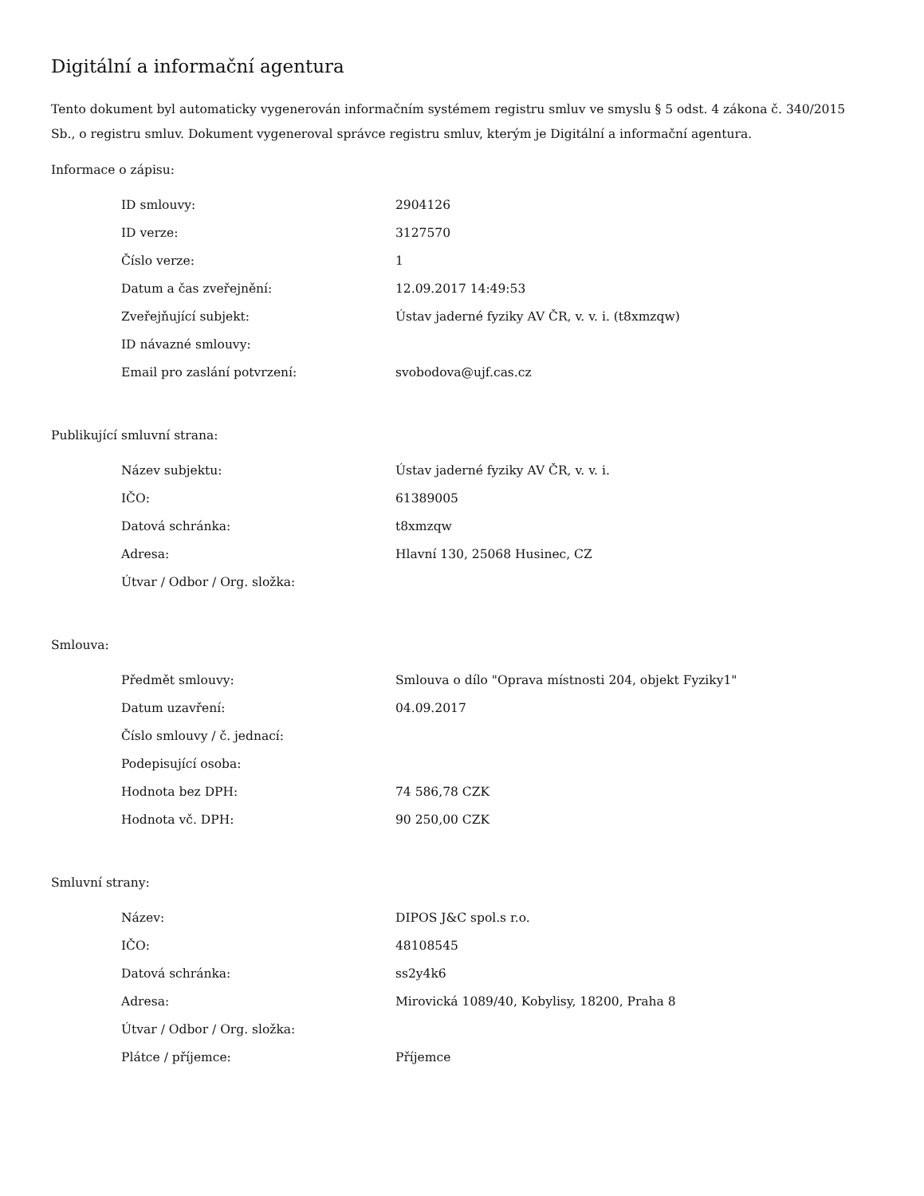Digitální a informační agentura
Tento dokument byl automaticky vygenerován informačním systémem registru smluv ve smyslu § 5 odst. 4 zákona č. 340/2015 Sb., o registru smluv. Dokument vygeneroval správce registru smluv, kterým je Digitální a informační agentura.
Informace o zápisu:
| ID smlouvy: | 2904126 |
| ID verze: | 3127570 |
| Číslo verze: | 1 |
| Datum a čas zveřejnění: | 12.09.2017 14:49:53 |
| Zveřejňující subjekt: | Ústav jaderné fyziky AV ČR, v. v. i. (t8xmzqw) |
| ID návazné smlouvy: | |
| Email pro zaslání potvrzení: | svobodova@ujf.cas.cz |
Publikující smluvní strana:
| Název subjektu: | Ústav jaderné fyziky AV ČR, v. v. i. |
| IČO: | 61389005 |
| Datová schránka: | t8xmzqw |
| Adresa: | Hlavní 130, 25068 Husinec, CZ |
| Útvar / Odbor / Org. složka: | |
Smlouva:
| Předmět smlouvy: | Smlouva o dílo "Oprava místnosti 204, objekt Fyziky1" |
| Datum uzavření: | 04.09.2017 |
| Číslo smlouvy / č. jednací: | |
| Podepisující osoba: | |
| Hodnota bez DPH: | 74 586,78 CZK |
| Hodnota vč. DPH: | 90 250,00 CZK |
Smluvní strany:
| Název: | DIPOS J&C spol.s r.o. |
| IČO: | 48108545 |
| Datová schránka: | ss2y4k6 |
| Adresa: | Mirovická 1089/40, Kobylisy, 18200, Praha 8 |
| Útvar / Odbor / Org. složka: | |
| Plátce / příjemce: | Příjemce |